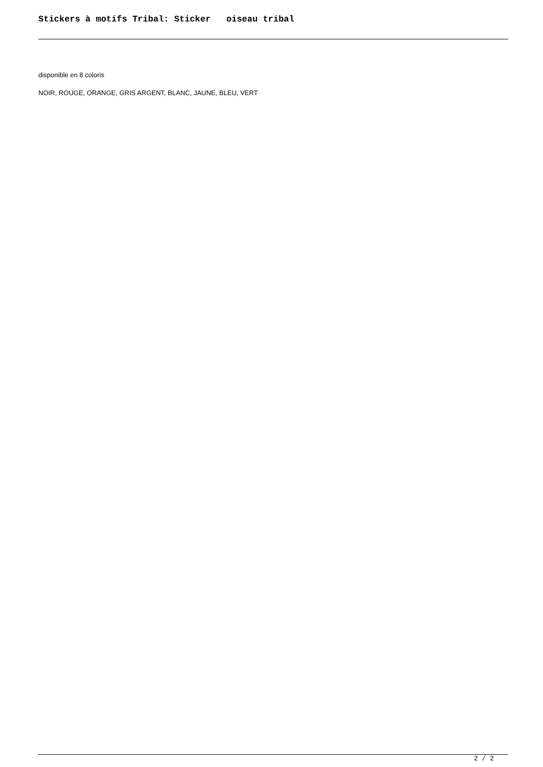Stickers à motifs Tribal: Sticker oiseau tribal
disponible en 8 coloris
NOIR, ROUGE, ORANGE, GRIS ARGENT, BLANC, JAUNE, BLEU, VERT
2 / 2